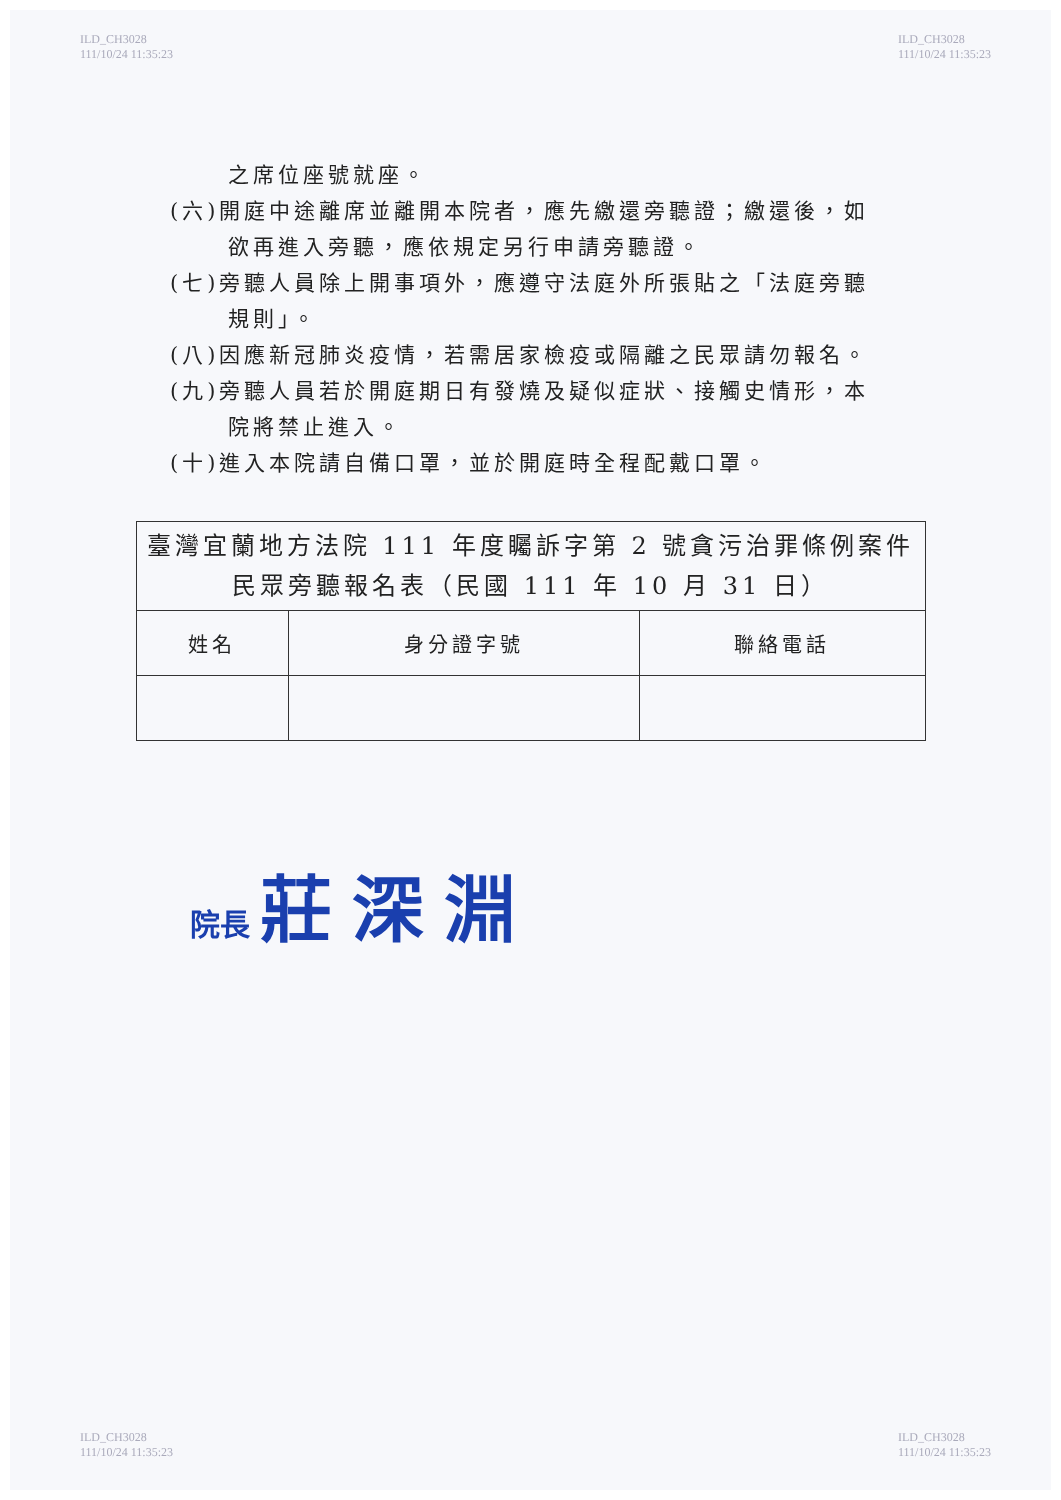ILD_CH3028
111/10/24 11:35:23
ILD_CH3028
111/10/24 11:35:23
之席位座號就座。
(六)開庭中途離席並離開本院者，應先繳還旁聽證；繳還後，如欲再進入旁聽，應依規定另行申請旁聽證。
(七)旁聽人員除上開事項外，應遵守法庭外所張貼之「法庭旁聽規則」。
(八)因應新冠肺炎疫情，若需居家檢疫或隔離之民眾請勿報名。
(九)旁聽人員若於開庭期日有發燒及疑似症狀、接觸史情形，本院將禁止進入。
(十)進入本院請自備口罩，並於開庭時全程配戴口罩。
| 臺灣宜蘭地方法院 111 年度矚訴字第 2 號貪污治罪條例案件民眾旁聽報名表（民國 111 年 10 月 31 日） | | |
| --- | --- | --- |
| 姓名 | 身分證字號 | 聯絡電話 |
院長 莊深淵
ILD_CH3028
111/10/24 11:35:23
ILD_CH3028
111/10/24 11:35:23